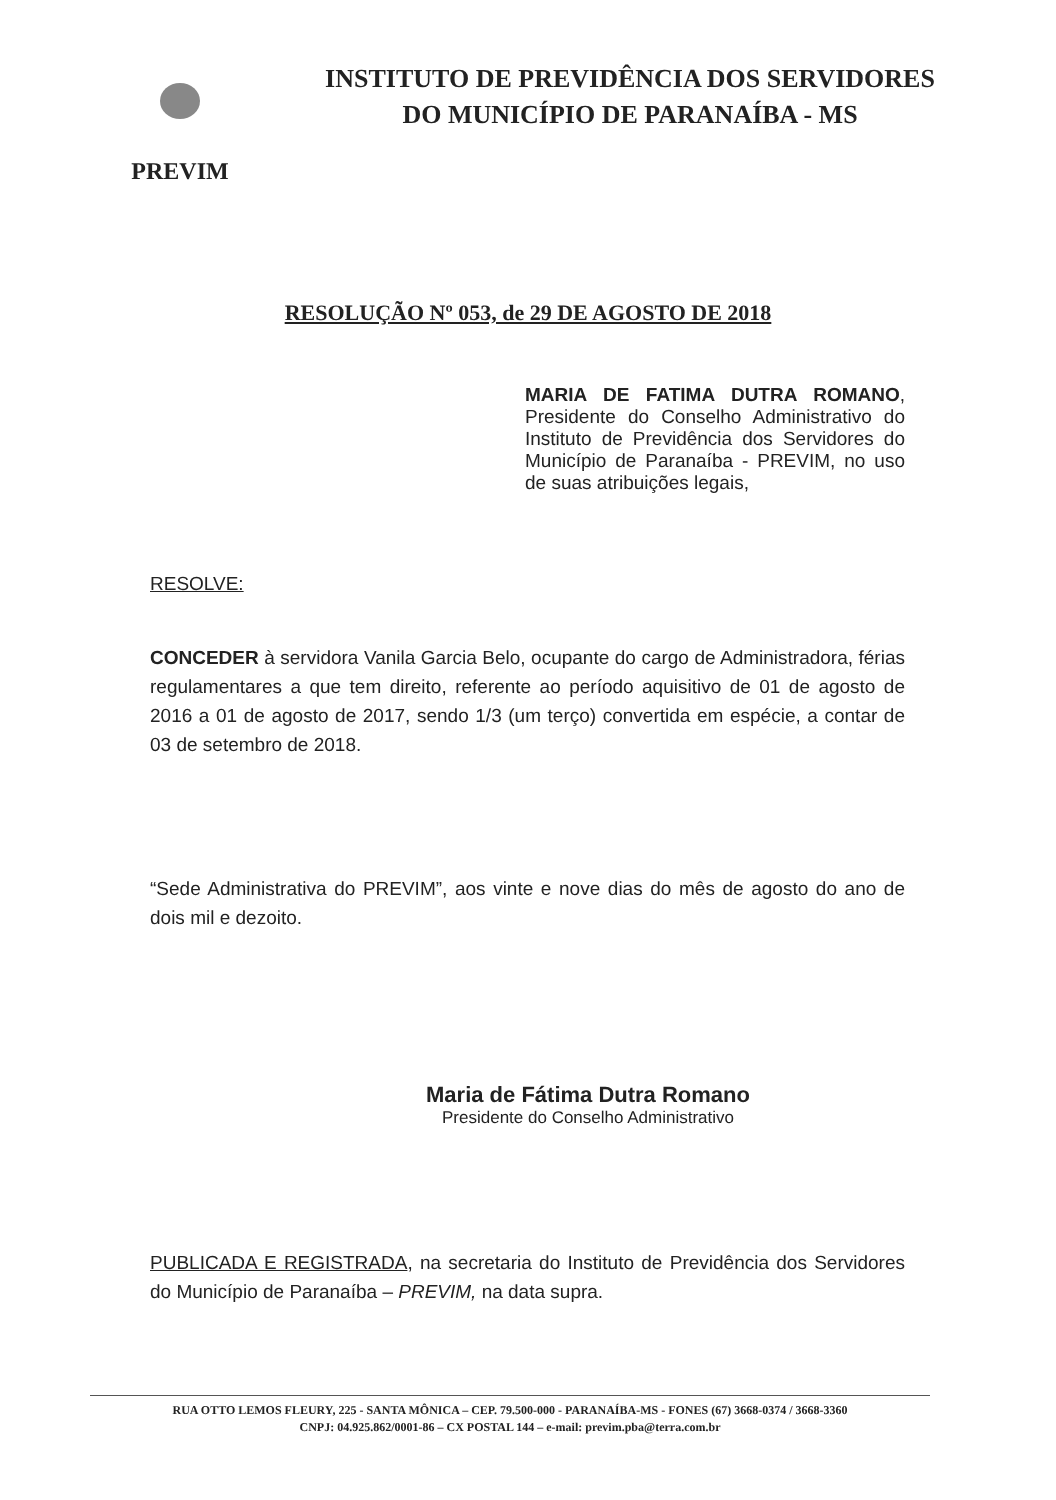PREVIM
INSTITUTO DE PREVIDÊNCIA DOS SERVIDORES
DO MUNICÍPIO DE PARANAÍBA - MS
RESOLUÇÃO Nº 053, de 29 DE AGOSTO DE 2018
MARIA DE FATIMA DUTRA ROMANO, Presidente do Conselho Administrativo do Instituto de Previdência dos Servidores do Município de Paranaíba - PREVIM, no uso de suas atribuições legais,
RESOLVE:
CONCEDER à servidora Vanila Garcia Belo, ocupante do cargo de Administradora, férias regulamentares a que tem direito, referente ao período aquisitivo de 01 de agosto de 2016 a 01 de agosto de 2017, sendo 1/3 (um terço) convertida em espécie, a contar de 03 de setembro de 2018.
“Sede Administrativa do PREVIM”, aos vinte e nove dias do mês de agosto do ano de dois mil e dezoito.
Maria de Fátima Dutra Romano
Presidente do Conselho Administrativo
PUBLICADA E REGISTRADA, na secretaria do Instituto de Previdência dos Servidores do Município de Paranaíba – PREVIM, na data supra.
RUA OTTO LEMOS FLEURY, 225 - SANTA MÔNICA – CEP. 79.500-000 - PARANAÍBA-MS - FONES (67) 3668-0374 / 3668-3360
CNPJ: 04.925.862/0001-86 – CX POSTAL 144 – e-mail: previm.pba@terra.com.br